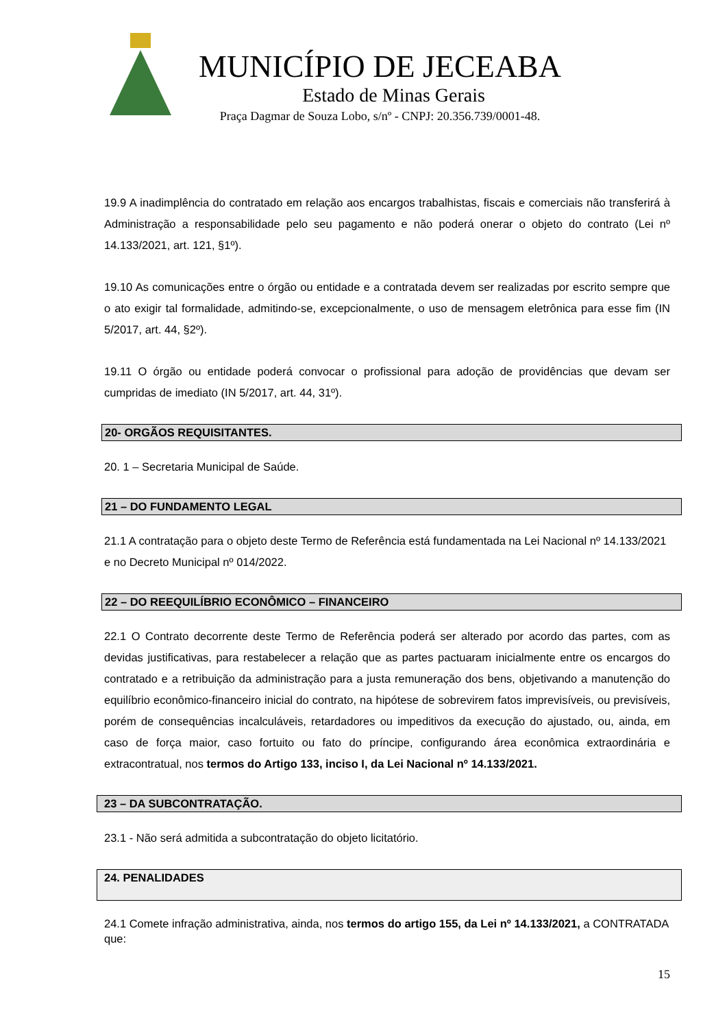MUNICÍPIO DE JECEABA
Estado de Minas Gerais
Praça Dagmar de Souza Lobo, s/nº - CNPJ: 20.356.739/0001-48.
19.9 A inadimplência do contratado em relação aos encargos trabalhistas, fiscais e comerciais não transferirá à Administração a responsabilidade pelo seu pagamento e não poderá onerar o objeto do contrato (Lei nº 14.133/2021, art. 121, §1º).
19.10 As comunicações entre o órgão ou entidade e a contratada devem ser realizadas por escrito sempre que o ato exigir tal formalidade, admitindo-se, excepcionalmente, o uso de mensagem eletrônica para esse fim (IN 5/2017, art. 44, §2º).
19.11 O órgão ou entidade poderá convocar o profissional para adoção de providências que devam ser cumpridas de imediato (IN 5/2017, art. 44, 31º).
20- ORGÃOS REQUISITANTES.
20. 1 – Secretaria Municipal de Saúde.
21 – DO FUNDAMENTO LEGAL
21.1 A contratação para o objeto deste Termo de Referência está fundamentada na Lei Nacional nº 14.133/2021 e no Decreto Municipal nº 014/2022.
22 – DO REEQUILÍBRIO ECONÔMICO – FINANCEIRO
22.1 O Contrato decorrente deste Termo de Referência poderá ser alterado por acordo das partes, com as devidas justificativas, para restabelecer a relação que as partes pactuaram inicialmente entre os encargos do contratado e a retribuição da administração para a justa remuneração dos bens, objetivando a manutenção do equilíbrio econômico-financeiro inicial do contrato, na hipótese de sobrevirem fatos imprevisíveis, ou previsíveis, porém de consequências incalculáveis, retardadores ou impeditivos da execução do ajustado, ou, ainda, em caso de força maior, caso fortuito ou fato do príncipe, configurando área econômica extraordinária e extracontratual, nos termos do Artigo 133, inciso I, da Lei Nacional nº 14.133/2021.
23 – DA SUBCONTRATAÇÃO.
23.1 - Não será admitida a subcontratação do objeto licitatório.
24. PENALIDADES
24.1 Comete infração administrativa, ainda, nos termos do artigo 155, da Lei nº 14.133/2021, a CONTRATADA que:
15